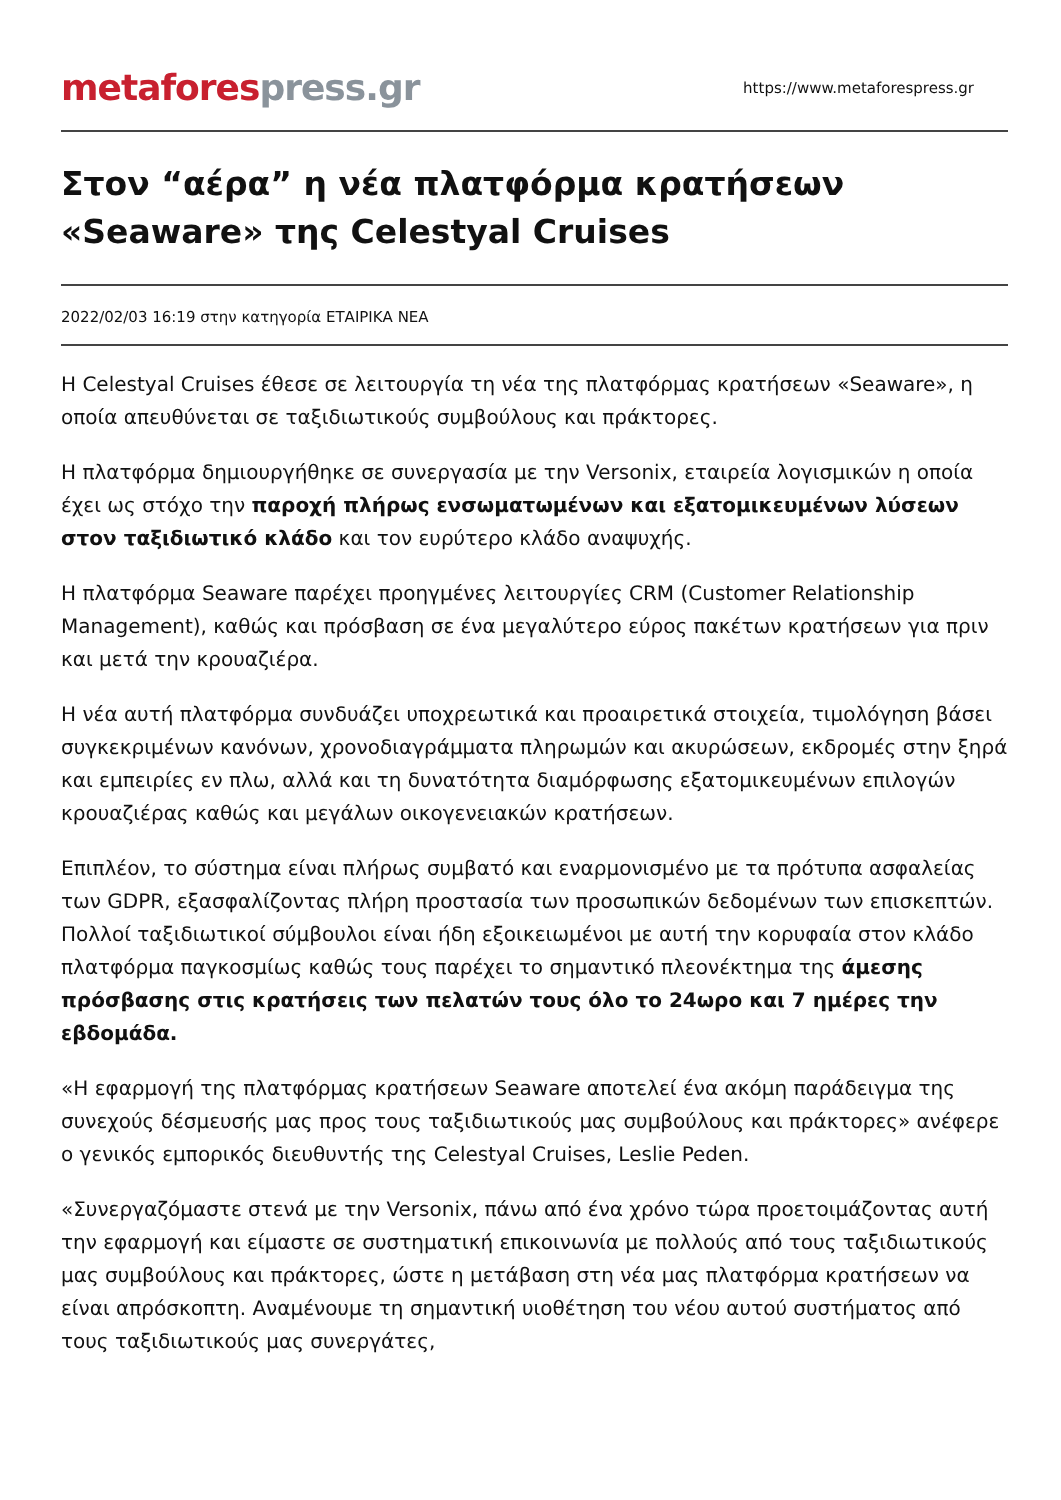metafores press.gr
https://www.metaforespress.gr
Στον “αέρα” η νέα πλατφόρμα κρατήσεων «Seaware» της Celestyal Cruises
2022/02/03 16:19 στην κατηγορία ΕΤΑΙΡΙΚΑ ΝΕΑ
H Celestyal Cruises έθεσε σε λειτουργία τη νέα της πλατφόρμας κρατήσεων «Seaware», η οποία απευθύνεται σε ταξιδιωτικούς συμβούλους και πράκτορες.
Η πλατφόρμα δημιουργήθηκε σε συνεργασία με την Versonix, εταιρεία λογισμικών η οποία έχει ως στόχο την παροχή πλήρως ενσωματωμένων και εξατομικευμένων λύσεων στον ταξιδιωτικό κλάδο και τον ευρύτερο κλάδο αναψυχής.
Η πλατφόρμα Seaware παρέχει προηγμένες λειτουργίες CRM (Customer Relationship Management), καθώς και πρόσβαση σε ένα μεγαλύτερο εύρος πακέτων κρατήσεων για πριν και μετά την κρουαζιέρα.
Η νέα αυτή πλατφόρμα συνδυάζει υποχρεωτικά και προαιρετικά στοιχεία, τιμολόγηση βάσει συγκεκριμένων κανόνων, χρονοδιαγράμματα πληρωμών και ακυρώσεων, εκδρομές στην ξηρά και εμπειρίες εν πλω, αλλά και τη δυνατότητα διαμόρφωσης εξατομικευμένων επιλογών κρουαζιέρας καθώς και μεγάλων οικογενειακών κρατήσεων.
Επιπλέον, το σύστημα είναι πλήρως συμβατό και εναρμονισμένο με τα πρότυπα ασφαλείας των GDPR, εξασφαλίζοντας πλήρη προστασία των προσωπικών δεδομένων των επισκεπτών. Πολλοί ταξιδιωτικοί σύμβουλοι είναι ήδη εξοικειωμένοι με αυτή την κορυφαία στον κλάδο πλατφόρμα παγκοσμίως καθώς τους παρέχει το σημαντικό πλεονέκτημα της άμεσης πρόσβασης στις κρατήσεις των πελατών τους όλο το 24ωρο και 7 ημέρες την εβδομάδα.
«Η εφαρμογή της πλατφόρμας κρατήσεων Seaware αποτελεί ένα ακόμη παράδειγμα της συνεχούς δέσμευσής μας προς τους ταξιδιωτικούς μας συμβούλους και πράκτορες» ανέφερε ο γενικός εμπορικός διευθυντής της Celestyal Cruises, Leslie Peden.
«Συνεργαζόμαστε στενά με την Versonix, πάνω από ένα χρόνο τώρα προετοιμάζοντας αυτή την εφαρμογή και είμαστε σε συστηματική επικοινωνία με πολλούς από τους ταξιδιωτικούς μας συμβούλους και πράκτορες, ώστε η μετάβαση στη νέα μας πλατφόρμα κρατήσεων να είναι απρόσκοπτη. Αναμένουμε τη σημαντική υιοθέτηση του νέου αυτού συστήματος από τους ταξιδιωτικούς μας συνεργάτες,